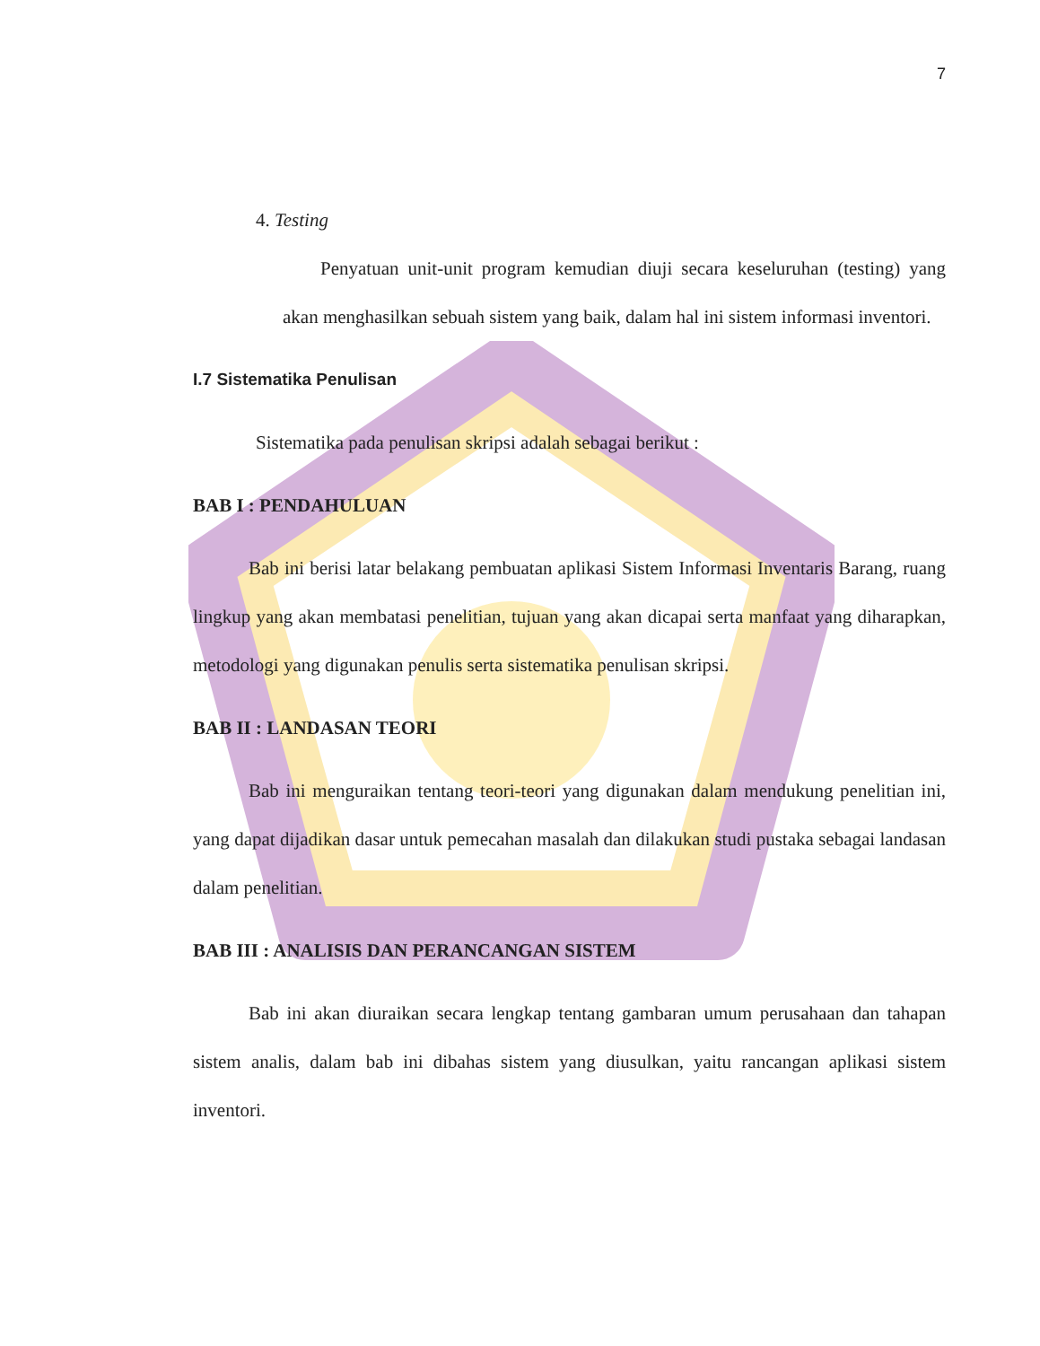7
4. Testing
Penyatuan unit-unit program kemudian diuji secara keseluruhan (testing) yang akan menghasilkan sebuah sistem yang baik, dalam hal ini sistem informasi inventori.
I.7 Sistematika Penulisan
Sistematika pada penulisan skripsi adalah sebagai berikut :
BAB I : PENDAHULUAN
Bab ini berisi latar belakang pembuatan aplikasi Sistem Informasi Inventaris Barang, ruang lingkup yang akan membatasi penelitian, tujuan yang akan dicapai serta manfaat yang diharapkan, metodologi yang digunakan penulis serta sistematika penulisan skripsi.
BAB II : LANDASAN TEORI
Bab ini menguraikan tentang teori-teori yang digunakan dalam mendukung penelitian ini, yang dapat dijadikan dasar untuk pemecahan masalah dan dilakukan studi pustaka sebagai landasan dalam penelitian.
BAB III : ANALISIS DAN PERANCANGAN SISTEM
Bab ini akan diuraikan secara lengkap tentang gambaran umum perusahaan dan tahapan sistem analis, dalam bab ini dibahas sistem yang diusulkan, yaitu rancangan aplikasi sistem inventori.